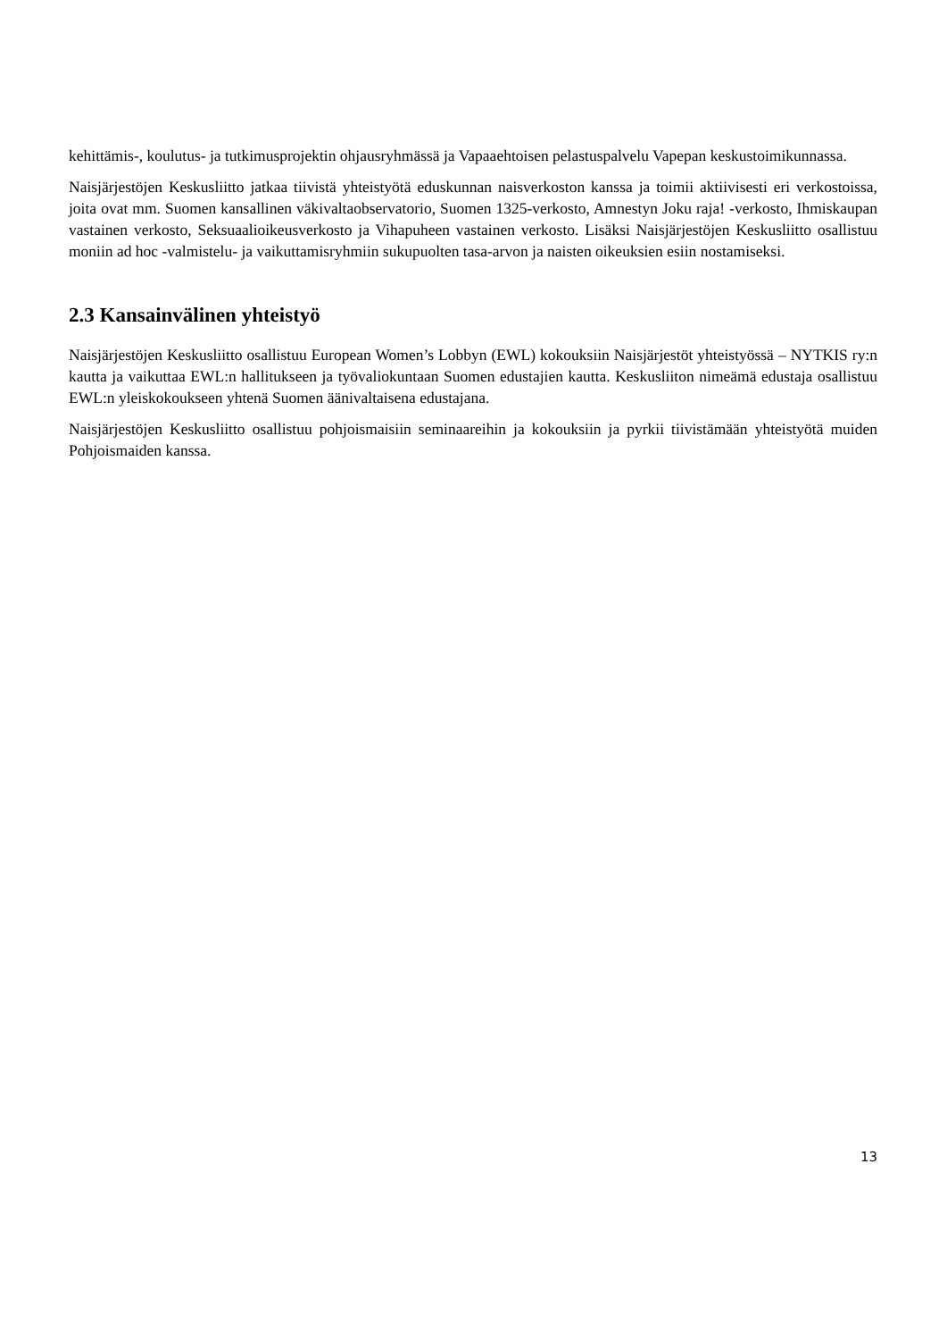kehittämis-, koulutus- ja tutkimusprojektin ohjausryhmässä ja Vapaaehtoisen pelastuspalvelu Vapepan keskustoimikunnassa.
Naisjärjestöjen Keskusliitto jatkaa tiivistä yhteistyötä eduskunnan naisverkoston kanssa ja toimii aktiivisesti eri verkostoissa, joita ovat mm. Suomen kansallinen väkivaltaobservatorio, Suomen 1325-verkosto, Amnestyn Joku raja! -verkosto, Ihmiskaupan vastainen verkosto, Seksuaalioikeusverkosto ja Vihapuheen vastainen verkosto. Lisäksi Naisjärjestöjen Keskusliitto osallistuu moniin ad hoc -valmistelu- ja vaikuttamisryhmiin sukupuolten tasa-arvon ja naisten oikeuksien esiin nostamiseksi.
2.3 Kansainvälinen yhteistyö
Naisjärjestöjen Keskusliitto osallistuu European Women’s Lobbyn (EWL) kokouksiin Naisjärjestöt yhteistyössä – NYTKIS ry:n kautta ja vaikuttaa EWL:n hallitukseen ja työvaliokuntaan Suomen edustajien kautta. Keskusliiton nimeämä edustaja osallistuu EWL:n yleiskokoukseen yhtenä Suomen äänivaltaisena edustajana.
Naisjärjestöjen Keskusliitto osallistuu pohjoismaisiin seminaareihin ja kokouksiin ja pyrkii tiivistämään yhteistyötä muiden Pohjoismaiden kanssa.
13